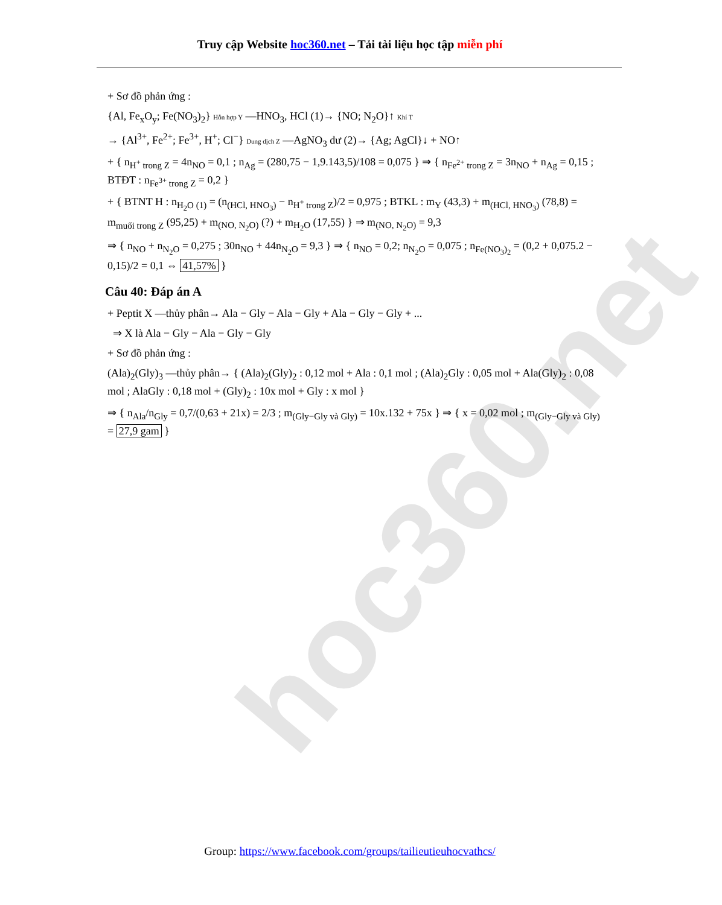hoc360.net
Truy cập Website hoc360.net – Tải tài liệu học tập miễn phí
+ Sơ đồ phản ứng :
{Al, Fe<sub>x</sub>O<sub>y</sub>; Fe(NO<sub>3</sub>)<sub>2</sub>} Hỗn hợp Y —HNO<sub>3</sub>, HCl (1)→ {NO; N<sub>2</sub>O}↑ Khí T
→ {Al<sup>3+</sup>, Fe<sup>2+</sup>; Fe<sup>3+</sup>, H<sup>+</sup>; Cl<sup>−</sup>} Dung dịch Z —AgNO<sub>3</sub> dư (2)→ {Ag; AgCl}↓ + NO↑
+ { n<sub>H<sup>+</sup> trong Z</sub> = 4n<sub>NO</sub> = 0,1 ; n<sub>Ag</sub> = (280,75 − 1,9.143,5)/108 = 0,075 } ⇒ { n<sub>Fe<sup>2+</sup> trong Z</sub> = 3n<sub>NO</sub> + n<sub>Ag</sub> = 0,15 ; BTĐT : n<sub>Fe<sup>3+</sup> trong Z</sub> = 0,2 }
+ { BTNT H : n<sub>H<sub>2</sub>O (1)</sub> = (n<sub>(HCl, HNO<sub>3</sub>)</sub> − n<sub>H<sup>+</sup> trong Z</sub>)/2 = 0,975 ; BTKL : m<sub>Y</sub> (43,3) + m<sub>(HCl, HNO<sub>3</sub>)</sub> (78,8) = m<sub>muối trong Z</sub> (95,25) + m<sub>(NO, N<sub>2</sub>O)</sub> (?) + m<sub>H<sub>2</sub>O</sub> (17,55) } ⇒ m<sub>(NO, N<sub>2</sub>O)</sub> = 9,3
⇒ { n<sub>NO</sub> + n<sub>N<sub>2</sub>O</sub> = 0,275 ; 30n<sub>NO</sub> + 44n<sub>N<sub>2</sub>O</sub> = 9,3 } ⇒ { n<sub>NO</sub> = 0,2; n<sub>N<sub>2</sub>O</sub> = 0,075 ; n<sub>Fe(NO<sub>3</sub>)<sub>2</sub></sub> = (0,2 + 0,075.2 − 0,15)/2 = 0,1 ⇔ 41,57% }
Câu 40: Đáp án A
+ Peptit X —thủy phân→ Ala − Gly − Ala − Gly + Ala − Gly − Gly + ...
⇒ X là Ala − Gly − Ala − Gly − Gly
+ Sơ đồ phản ứng :
(Ala)<sub>2</sub>(Gly)<sub>3</sub> —thủy phân→ { (Ala)<sub>2</sub>(Gly)<sub>2</sub> : 0,12 mol + Ala : 0,1 mol ; (Ala)<sub>2</sub>Gly : 0,05 mol + Ala(Gly)<sub>2</sub> : 0,08 mol ; AlaGly : 0,18 mol + (Gly)<sub>2</sub> : 10x mol + Gly : x mol }
⇒ { n<sub>Ala</sub>/n<sub>Gly</sub> = 0,7/(0,63 + 21x) = 2/3 ; m<sub>(Gly−Gly và Gly)</sub> = 10x.132 + 75x } ⇒ { x = 0,02 mol ; m<sub>(Gly−Gly và Gly)</sub> = 27,9 gam }
Group: https://www.facebook.com/groups/tailieutieuhocvathcs/